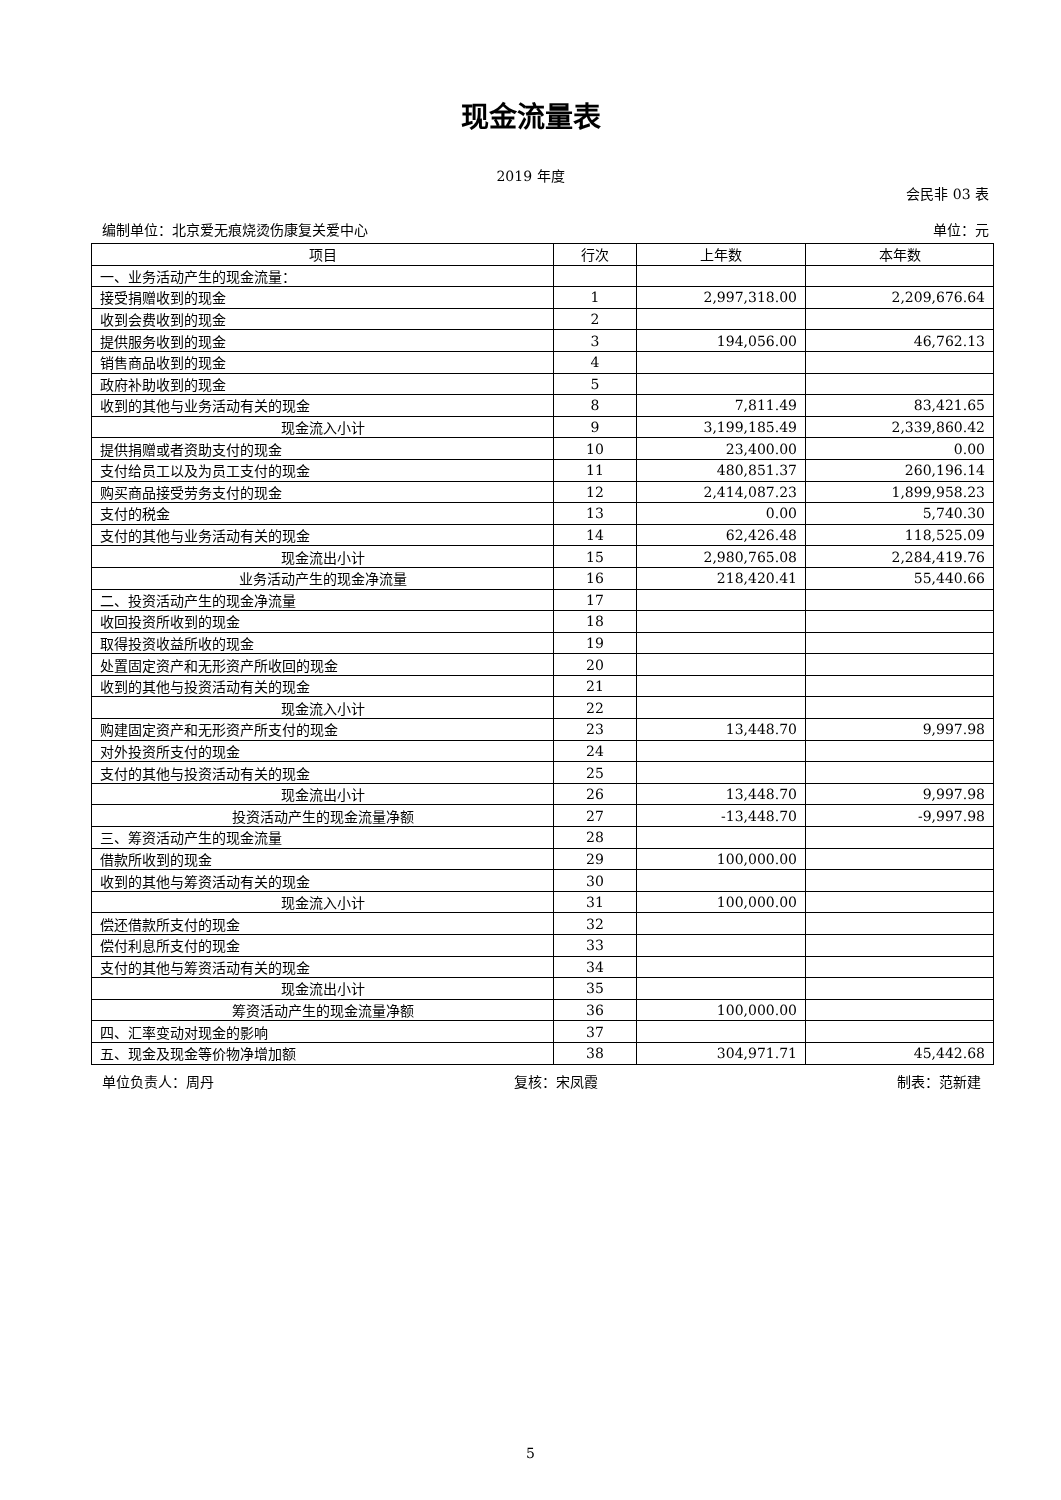现金流量表
2019 年度
会民非 03 表
编制单位：北京爱无痕烧烫伤康复关爱中心 单位：元
| 项目 | 行次 | 上年数 | 本年数 |
| --- | --- | --- | --- |
| 一、业务活动产生的现金流量： | | | |
| 接受捐赠收到的现金 | 1 | 2,997,318.00 | 2,209,676.64 |
| 收到会费收到的现金 | 2 | | |
| 提供服务收到的现金 | 3 | 194,056.00 | 46,762.13 |
| 销售商品收到的现金 | 4 | | |
| 政府补助收到的现金 | 5 | | |
| 收到的其他与业务活动有关的现金 | 8 | 7,811.49 | 83,421.65 |
| 现金流入小计 | 9 | 3,199,185.49 | 2,339,860.42 |
| 提供捐赠或者资助支付的现金 | 10 | 23,400.00 | 0.00 |
| 支付给员工以及为员工支付的现金 | 11 | 480,851.37 | 260,196.14 |
| 购买商品接受劳务支付的现金 | 12 | 2,414,087.23 | 1,899,958.23 |
| 支付的税金 | 13 | 0.00 | 5,740.30 |
| 支付的其他与业务活动有关的现金 | 14 | 62,426.48 | 118,525.09 |
| 现金流出小计 | 15 | 2,980,765.08 | 2,284,419.76 |
| 业务活动产生的现金净流量 | 16 | 218,420.41 | 55,440.66 |
| 二、投资活动产生的现金净流量 | 17 | | |
| 收回投资所收到的现金 | 18 | | |
| 取得投资收益所收的现金 | 19 | | |
| 处置固定资产和无形资产所收回的现金 | 20 | | |
| 收到的其他与投资活动有关的现金 | 21 | | |
| 现金流入小计 | 22 | | |
| 购建固定资产和无形资产所支付的现金 | 23 | 13,448.70 | 9,997.98 |
| 对外投资所支付的现金 | 24 | | |
| 支付的其他与投资活动有关的现金 | 25 | | |
| 现金流出小计 | 26 | 13,448.70 | 9,997.98 |
| 投资活动产生的现金流量净额 | 27 | -13,448.70 | -9,997.98 |
| 三、筹资活动产生的现金流量 | 28 | | |
| 借款所收到的现金 | 29 | 100,000.00 | |
| 收到的其他与筹资活动有关的现金 | 30 | | |
| 现金流入小计 | 31 | 100,000.00 | |
| 偿还借款所支付的现金 | 32 | | |
| 偿付利息所支付的现金 | 33 | | |
| 支付的其他与筹资活动有关的现金 | 34 | | |
| 现金流出小计 | 35 | | |
| 筹资活动产生的现金流量净额 | 36 | 100,000.00 | |
| 四、汇率变动对现金的影响 | 37 | | |
| 五、现金及现金等价物净增加额 | 38 | 304,971.71 | 45,442.68 |
单位负责人：周丹 复核：宋凤霞 制表：范新建
5